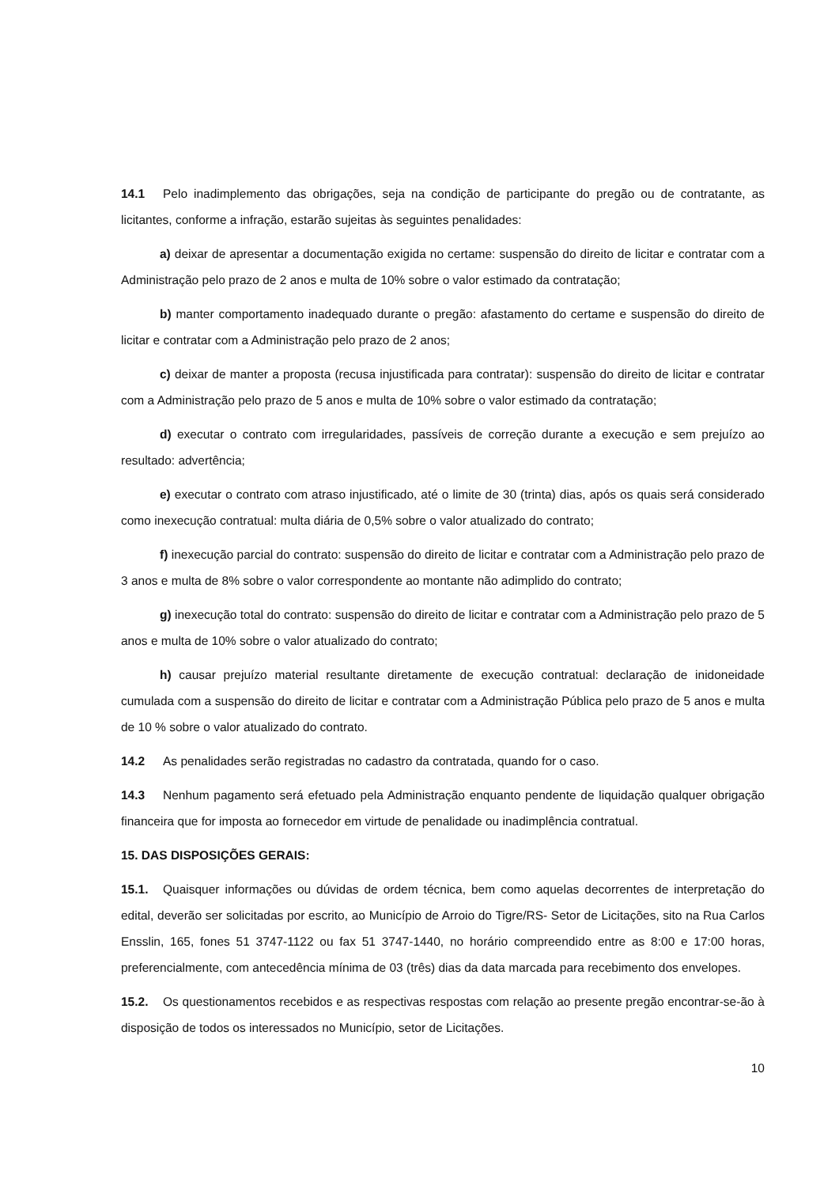14.1 Pelo inadimplemento das obrigações, seja na condição de participante do pregão ou de contratante, as licitantes, conforme a infração, estarão sujeitas às seguintes penalidades:
a) deixar de apresentar a documentação exigida no certame: suspensão do direito de licitar e contratar com a Administração pelo prazo de 2 anos e multa de 10% sobre o valor estimado da contratação;
b) manter comportamento inadequado durante o pregão: afastamento do certame e suspensão do direito de licitar e contratar com a Administração pelo prazo de 2 anos;
c) deixar de manter a proposta (recusa injustificada para contratar): suspensão do direito de licitar e contratar com a Administração pelo prazo de 5 anos e multa de 10% sobre o valor estimado da contratação;
d) executar o contrato com irregularidades, passíveis de correção durante a execução e sem prejuízo ao resultado: advertência;
e) executar o contrato com atraso injustificado, até o limite de 30 (trinta) dias, após os quais será considerado como inexecução contratual: multa diária de 0,5% sobre o valor atualizado do contrato;
f) inexecução parcial do contrato: suspensão do direito de licitar e contratar com a Administração pelo prazo de 3 anos e multa de 8% sobre o valor correspondente ao montante não adimplido do contrato;
g) inexecução total do contrato: suspensão do direito de licitar e contratar com a Administração pelo prazo de 5 anos e multa de 10% sobre o valor atualizado do contrato;
h) causar prejuízo material resultante diretamente de execução contratual: declaração de inidoneidade cumulada com a suspensão do direito de licitar e contratar com a Administração Pública pelo prazo de 5 anos e multa de 10 % sobre o valor atualizado do contrato.
14.2 As penalidades serão registradas no cadastro da contratada, quando for o caso.
14.3 Nenhum pagamento será efetuado pela Administração enquanto pendente de liquidação qualquer obrigação financeira que for imposta ao fornecedor em virtude de penalidade ou inadimplência contratual.
15. DAS DISPOSIÇÕES GERAIS:
15.1. Quaisquer informações ou dúvidas de ordem técnica, bem como aquelas decorrentes de interpretação do edital, deverão ser solicitadas por escrito, ao Município de Arroio do Tigre/RS- Setor de Licitações, sito na Rua Carlos Ensslin, 165, fones 51 3747-1122 ou fax 51 3747-1440, no horário compreendido entre as 8:00 e 17:00 horas, preferencialmente, com antecedência mínima de 03 (três) dias da data marcada para recebimento dos envelopes.
15.2. Os questionamentos recebidos e as respectivas respostas com relação ao presente pregão encontrar-se-ão à disposição de todos os interessados no Município, setor de Licitações.
10